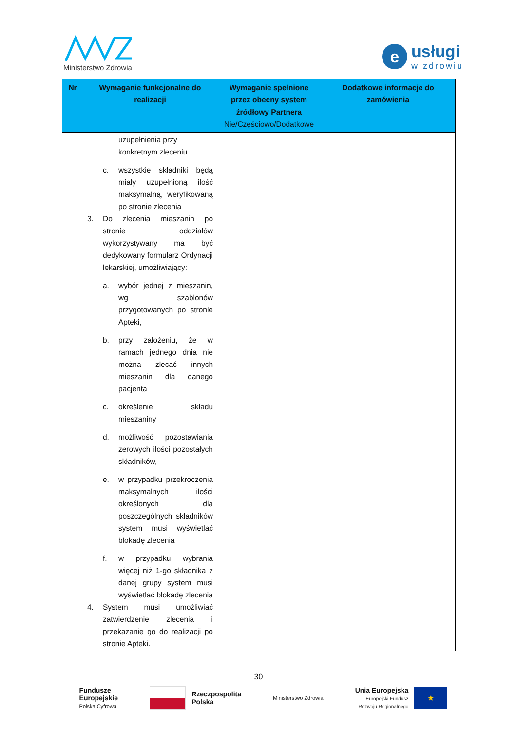Ministerstwo Zdrowia
e
usługi
w zdrowiu
| Nr | Wymaganie funkcjonalne do realizacji | Wymaganie spełnione przez obecny system źródłowy Partnera Nie/Częściowo/Dodatkowe | Dodatkowe informacje do zamówienia |
| --- | --- | --- | --- |
| | uzupełnienia przy konkretnym zleceniu c. wszystkie składniki będą miały uzupełnioną ilość maksymalną, weryfikowaną po stronie zlecenia 3. Do zlecenia mieszanin po stronie oddziałów wykorzystywany ma być dedykowany formularz Ordynacji lekarskiej, umożliwiający: a. wybór jednej z mieszanin, wg szablonów przygotowanych po stronie Apteki, b. przy założeniu, że w ramach jednego dnia nie można zlecać innych mieszanin dla danego pacjenta c. określenie składu mieszaniny d. możliwość pozostawiania zerowych ilości pozostałych składników, e. w przypadku przekroczenia maksymalnych ilości określonych dla poszczególnych składników system musi wyświetlać blokadę zlecenia f. w przypadku wybrania więcej niż 1-go składnika z danej grupy system musi wyświetlać blokadę zlecenia 4. System musi umożliwiać zatwierdzenie zlecenia i przekazanie go do realizacji po stronie Apteki. | | |
30
Fundusze
Europejskie
Polska Cyfrowa
Rzeczpospolita
Polska
Ministerstwo Zdrowia
Unia Europejska
Europejski Fundusz
Rozwoju Regionalnego
★